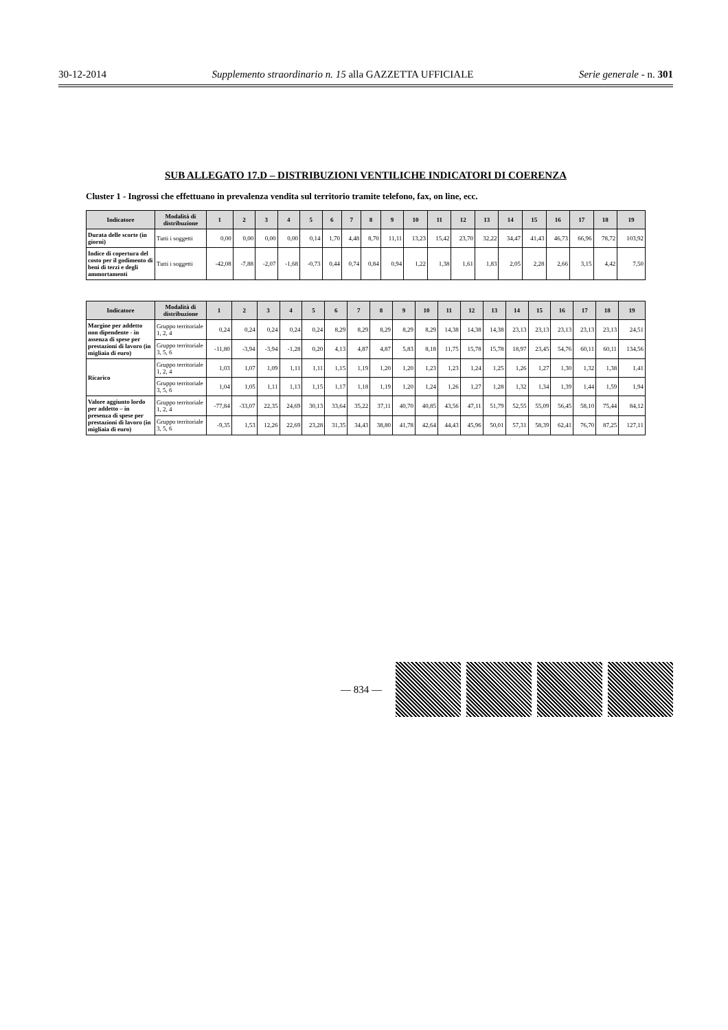30-12-2014 Supplemento straordinario n. 15 alla GAZZETTA UFFICIALE Serie generale - n. 301
SUB ALLEGATO 17.D – DISTRIBUZIONI VENTILICHE INDICATORI DI COERENZA
Cluster 1 - Ingrossi che effettuano in prevalenza vendita sul territorio tramite telefono, fax, on line, ecc.
| Indicatore | Modalità di distribuzione | 1 | 2 | 3 | 4 | 5 | 6 | 7 | 8 | 9 | 10 | 11 | 12 | 13 | 14 | 15 | 16 | 17 | 18 | 19 |
| --- | --- | --- | --- | --- | --- | --- | --- | --- | --- | --- | --- | --- | --- | --- | --- | --- | --- | --- | --- | --- |
| Durata delle scorte (in giorni) | Tutti i soggetti | 0,00 | 0,00 | 0,00 | 0,00 | 0,14 | 1,70 | 4,48 | 8,70 | 11,11 | 13,23 | 15,42 | 23,70 | 32,22 | 34,47 | 41,43 | 46,73 | 66,96 | 78,72 | 103,92 |
| Indice di copertura del costo per il godimento di beni di terzi e degli ammortamenti | Tutti i soggetti | -42,08 | -7,88 | -2,07 | -1,68 | -0,73 | 0,44 | 0,74 | 0,84 | 0,94 | 1,22 | 1,38 | 1,61 | 1,83 | 2,05 | 2,28 | 2,66 | 3,15 | 4,42 | 7,50 |
| Indicatore | Modalità di distribuzione | 1 | 2 | 3 | 4 | 5 | 6 | 7 | 8 | 9 | 10 | 11 | 12 | 13 | 14 | 15 | 16 | 17 | 18 | 19 |
| --- | --- | --- | --- | --- | --- | --- | --- | --- | --- | --- | --- | --- | --- | --- | --- | --- | --- | --- | --- | --- |
| Margine per addetto non dipendente - in assenza di spese per prestazioni di lavoro (in migliaia di euro) | Gruppo territoriale 1, 2, 4 | 0,24 | 0,24 | 0,24 | 0,24 | 0,24 | 8,29 | 8,29 | 8,29 | 8,29 | 8,29 | 14,38 | 14,38 | 14,38 | 23,13 | 23,13 | 23,13 | 23,13 | 23,13 | 24,51 |
| | Gruppo territoriale 3, 5, 6 | -11,80 | -3,94 | -3,94 | -1,28 | 0,20 | 4,13 | 4,87 | 4,87 | 5,83 | 8,18 | 11,75 | 15,78 | 15,78 | 18,97 | 23,45 | 54,76 | 60,11 | 60,11 | 134,56 |
| Ricarico | Gruppo territoriale 1, 2, 4 | 1,03 | 1,07 | 1,09 | 1,11 | 1,11 | 1,15 | 1,19 | 1,20 | 1,20 | 1,23 | 1,23 | 1,24 | 1,25 | 1,26 | 1,27 | 1,30 | 1,32 | 1,38 | 1,41 |
| | Gruppo territoriale 3, 5, 6 | 1,04 | 1,05 | 1,11 | 1,13 | 1,15 | 1,17 | 1,18 | 1,19 | 1,20 | 1,24 | 1,26 | 1,27 | 1,28 | 1,32 | 1,34 | 1,39 | 1,44 | 1,59 | 1,94 |
| Valore aggiunto lordo per addetto – in presenza di spese per prestazioni di lavoro (in migliaia di euro) | Gruppo territoriale 1, 2, 4 | -77,84 | -33,07 | 22,35 | 24,69 | 30,13 | 33,64 | 35,22 | 37,11 | 40,70 | 40,85 | 43,56 | 47,11 | 51,79 | 52,55 | 55,09 | 56,45 | 58,10 | 75,44 | 84,12 |
| | Gruppo territoriale 3, 5, 6 | -9,35 | 1,53 | 12,26 | 22,69 | 23,28 | 31,35 | 34,43 | 38,80 | 41,78 | 42,64 | 44,43 | 45,96 | 50,01 | 57,31 | 58,39 | 62,41 | 76,70 | 87,25 | 127,11 |
— 834 —